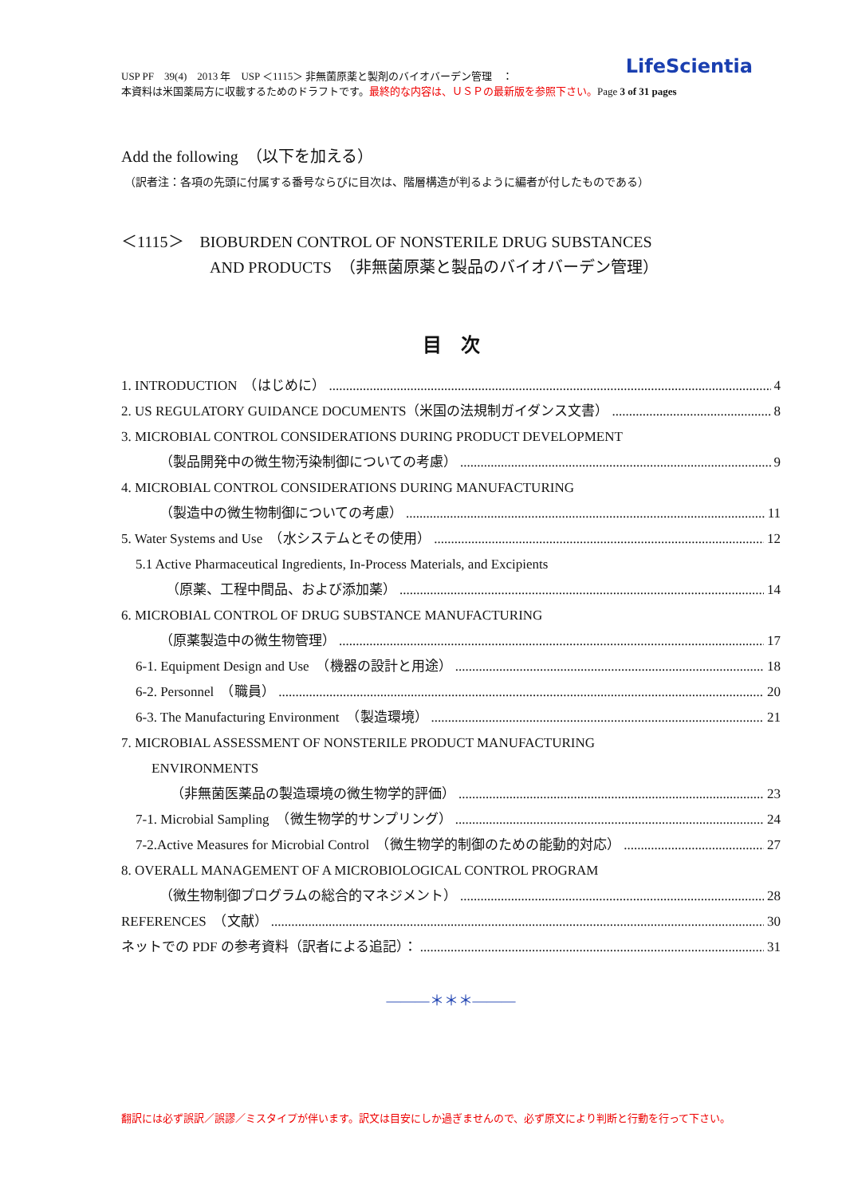USP PF　39(4)　2013 年　USP ＜1115＞ 非無菌原薬と製剤のバイオバーデン管理　：
本資料は米国薬局方に収載するためのドラフトです。最終的な内容は、ＵＳＰの最新版を参照下さい。Page 3 of 31 pages
LifeScientia
Add the following　（以下を加える）
（訳者注：各項の先頭に付属する番号ならびに目次は、階層構造が判るように編者が付したものである）
＜1115＞　BIOBURDEN CONTROL OF NONSTERILE DRUG SUBSTANCES
AND PRODUCTS　（非無菌原薬と製品のバイオバーデン管理）
目　次
1. INTRODUCTION　（はじめに） 4
2. US REGULATORY GUIDANCE DOCUMENTS（米国の法規制ガイダンス文書） 8
3. MICROBIAL CONTROL CONSIDERATIONS DURING PRODUCT DEVELOPMENT
（製品開発中の微生物汚染制御についての考慮） 9
4. MICROBIAL CONTROL CONSIDERATIONS DURING MANUFACTURING
（製造中の微生物制御についての考慮） 11
5. Water Systems and Use　（水システムとその使用） 12
5.1 Active Pharmaceutical Ingredients, In-Process Materials, and Excipients
（原薬、工程中間品、および添加薬） 14
6. MICROBIAL CONTROL OF DRUG SUBSTANCE MANUFACTURING
（原薬製造中の微生物管理） 17
6-1. Equipment Design and Use　（機器の設計と用途） 18
6-2. Personnel　（職員） 20
6-3. The Manufacturing Environment　（製造環境） 21
7. MICROBIAL ASSESSMENT OF NONSTERILE PRODUCT MANUFACTURING
ENVIRONMENTS
（非無菌医薬品の製造環境の微生物学的評価） 23
7-1. Microbial Sampling　（微生物学的サンプリング） 24
7-2.Active Measures for Microbial Control　（微生物学的制御のための能動的対応） 27
8. OVERALL MANAGEMENT OF A MICROBIOLOGICAL CONTROL PROGRAM
（微生物制御プログラムの総合的マネジメント） 28
REFERENCES　（文献） 30
ネットでの PDF の参考資料（訳者による追記）： 31
———＊＊＊———
翻訳には必ず誤訳／誤謬／ミスタイプが伴います。訳文は目安にしか過ぎませんので、必ず原文により判断と行動を行って下さい。